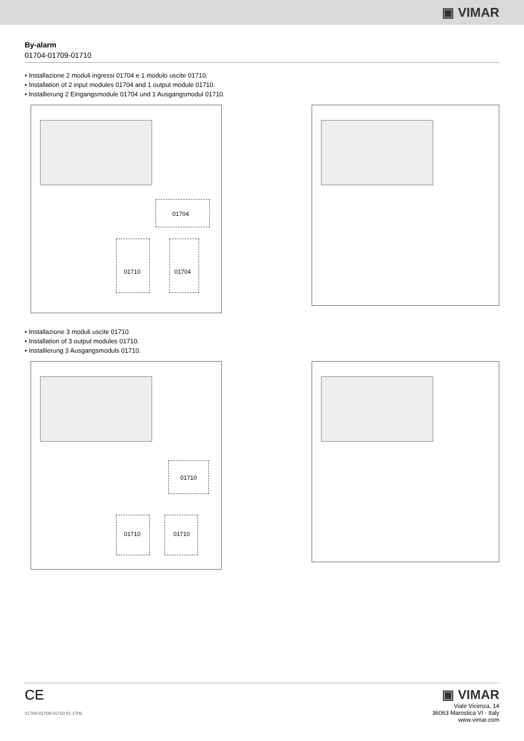▣ VIMAR
By-alarm
01704-01709-01710
• Installazione 2 moduli ingressi 01704 e 1 modulo uscite 01710.
• Installation of 2 input modules 01704 and 1 output module 01710.
• Installierung 2 Eingangsmodule 01704 und 1 Ausgangsmodul 01710.
01704
01710 01704
• Installazione 3 moduli uscite 01710.
• Installation of 3 output modules 01710.
• Installierung 3 Ausgangsmoduls 01710.
01710
01710 01710
CE
01704-01709-01710 01 1706
▣ VIMAR
Viale Vicenza, 14
36063 Marostica VI - Italy
www.vimar.com